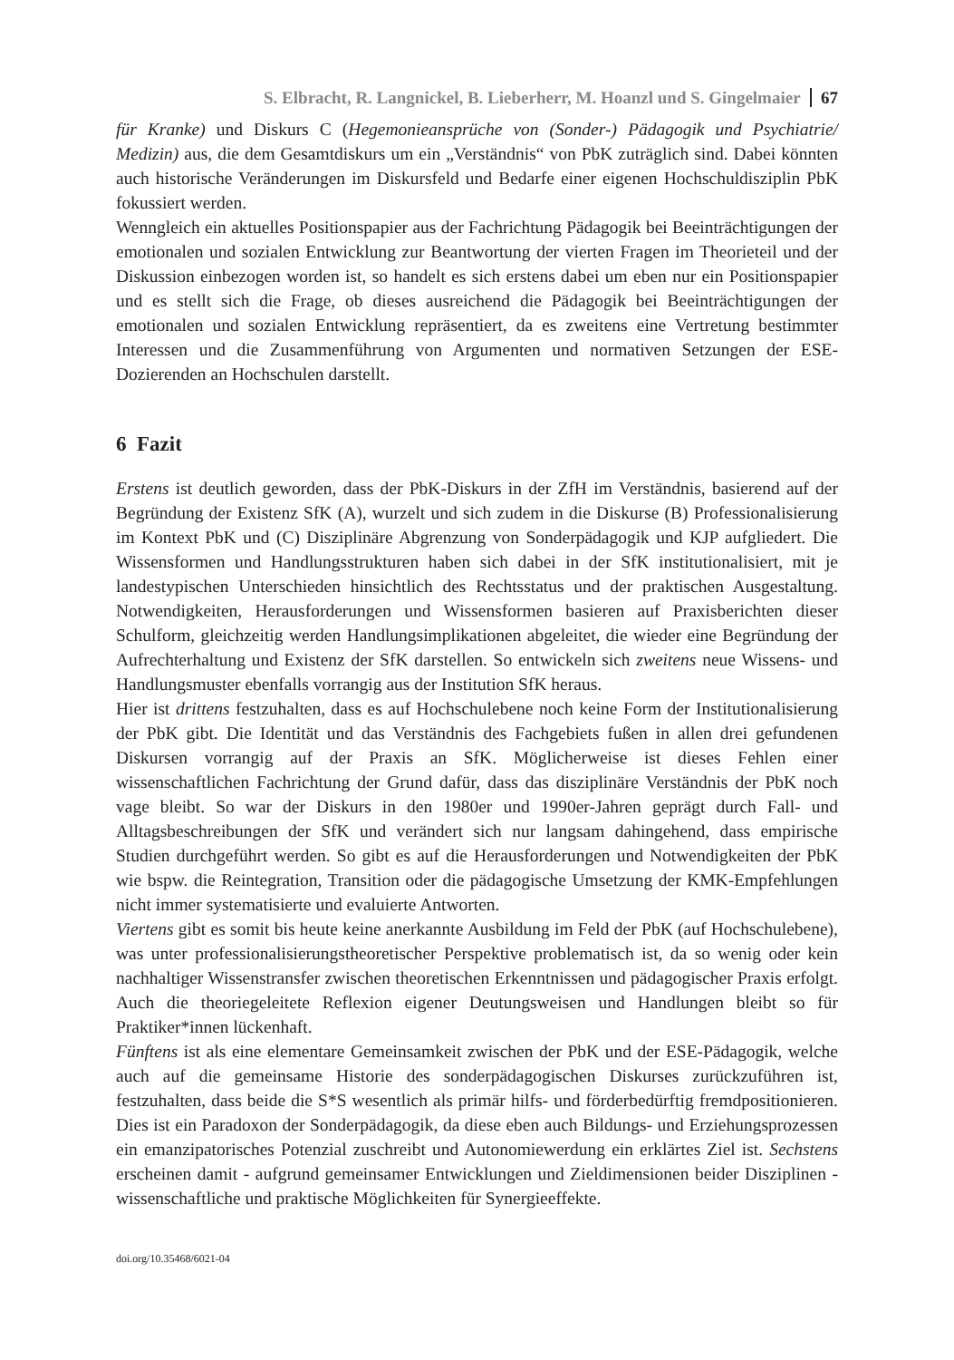S. Elbracht, R. Langnickel, B. Lieberherr, M. Hoanzl und S. Gingelmaier 67
für Kranke) und Diskurs C (Hegemonieansprüche von (Sonder-) Pädagogik und Psychiatrie/ Medizin) aus, die dem Gesamtdiskurs um ein „Verständnis“ von PbK zuträglich sind. Dabei könnten auch historische Veränderungen im Diskursfeld und Bedarfe einer eigenen Hochschuldisziplin PbK fokussiert werden.
Wenngleich ein aktuelles Positionspapier aus der Fachrichtung Pädagogik bei Beeinträchtigungen der emotionalen und sozialen Entwicklung zur Beantwortung der vierten Fragen im Theorieteil und der Diskussion einbezogen worden ist, so handelt es sich erstens dabei um eben nur ein Positionspapier und es stellt sich die Frage, ob dieses ausreichend die Pädagogik bei Beeinträchtigungen der emotionalen und sozialen Entwicklung repräsentiert, da es zweitens eine Vertretung bestimmter Interessen und die Zusammenführung von Argumenten und normativen Setzungen der ESE-Dozierenden an Hochschulen darstellt.
6 Fazit
Erstens ist deutlich geworden, dass der PbK-Diskurs in der ZfH im Verständnis, basierend auf der Begründung der Existenz SfK (A), wurzelt und sich zudem in die Diskurse (B) Professionalisierung im Kontext PbK und (C) Disziplinäre Abgrenzung von Sonderpädagogik und KJP aufgliedert. Die Wissensformen und Handlungsstrukturen haben sich dabei in der SfK institutionalisiert, mit je landestypischen Unterschieden hinsichtlich des Rechtsstatus und der praktischen Ausgestaltung. Notwendigkeiten, Herausforderungen und Wissensformen basieren auf Praxisberichten dieser Schulform, gleichzeitig werden Handlungsimplikationen abgeleitet, die wieder eine Begründung der Aufrechterhaltung und Existenz der SfK darstellen. So entwickeln sich zweitens neue Wissens- und Handlungsmuster ebenfalls vorrangig aus der Institution SfK heraus.
Hier ist drittens festzuhalten, dass es auf Hochschulebene noch keine Form der Institutionalisierung der PbK gibt. Die Identität und das Verständnis des Fachgebiets fußen in allen drei gefundenen Diskursen vorrangig auf der Praxis an SfK. Möglicherweise ist dieses Fehlen einer wissenschaftlichen Fachrichtung der Grund dafür, dass das disziplinäre Verständnis der PbK noch vage bleibt. So war der Diskurs in den 1980er und 1990er-Jahren geprägt durch Fall- und Alltagsbeschreibungen der SfK und verändert sich nur langsam dahingehend, dass empirische Studien durchgeführt werden. So gibt es auf die Herausforderungen und Notwendigkeiten der PbK wie bspw. die Reintegration, Transition oder die pädagogische Umsetzung der KMK-Empfehlungen nicht immer systematisierte und evaluierte Antworten.
Viertens gibt es somit bis heute keine anerkannte Ausbildung im Feld der PbK (auf Hochschulebene), was unter professionalisierungstheoretischer Perspektive problematisch ist, da so wenig oder kein nachhaltiger Wissenstransfer zwischen theoretischen Erkenntnissen und pädagogischer Praxis erfolgt. Auch die theoriegeleitete Reflexion eigener Deutungsweisen und Handlungen bleibt so für Praktiker*innen lückenhaft.
Fünftens ist als eine elementare Gemeinsamkeit zwischen der PbK und der ESE-Pädagogik, welche auch auf die gemeinsame Historie des sonderpädagogischen Diskurses zurückzuführen ist, festzuhalten, dass beide die S*S wesentlich als primär hilfs- und förderbedürftig fremdpositionieren. Dies ist ein Paradoxon der Sonderpädagogik, da diese eben auch Bildungs- und Erziehungsprozessen ein emanzipatorisches Potenzial zuschreibt und Autonomiewerdung ein erklärtes Ziel ist. Sechstens erscheinen damit - aufgrund gemeinsamer Entwicklungen und Zieldimensionen beider Disziplinen - wissenschaftliche und praktische Möglichkeiten für Synergieeffekte.
doi.org/10.35468/6021-04